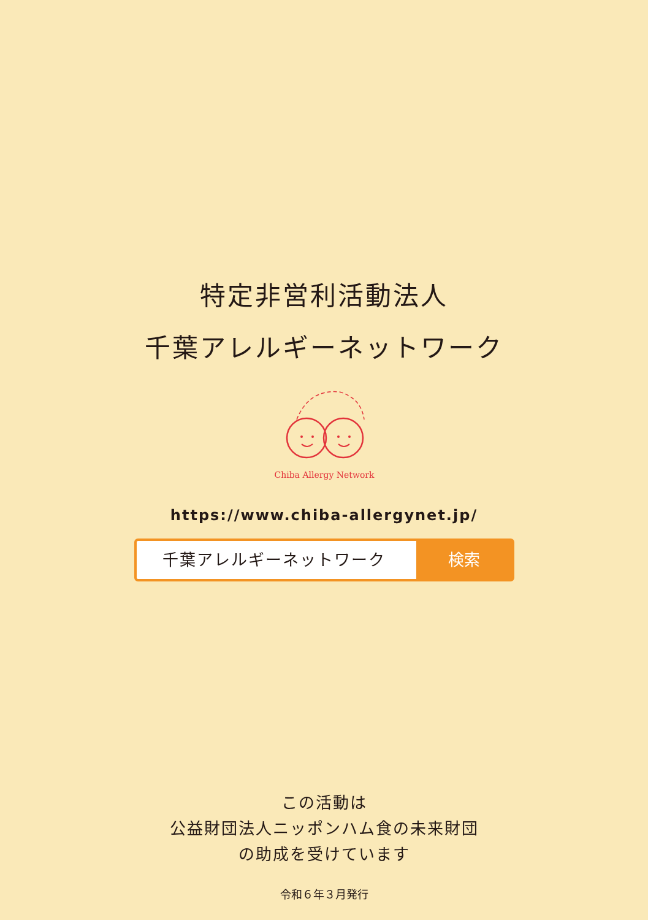特定非営利活動法人
千葉アレルギーネットワーク
Chiba Allergy Network
https://www.chiba-allergynet.jp/
千葉アレルギーネットワーク 検索
この活動は
公益財団法人ニッポンハム食の未来財団
の助成を受けています
令和６年３月発行